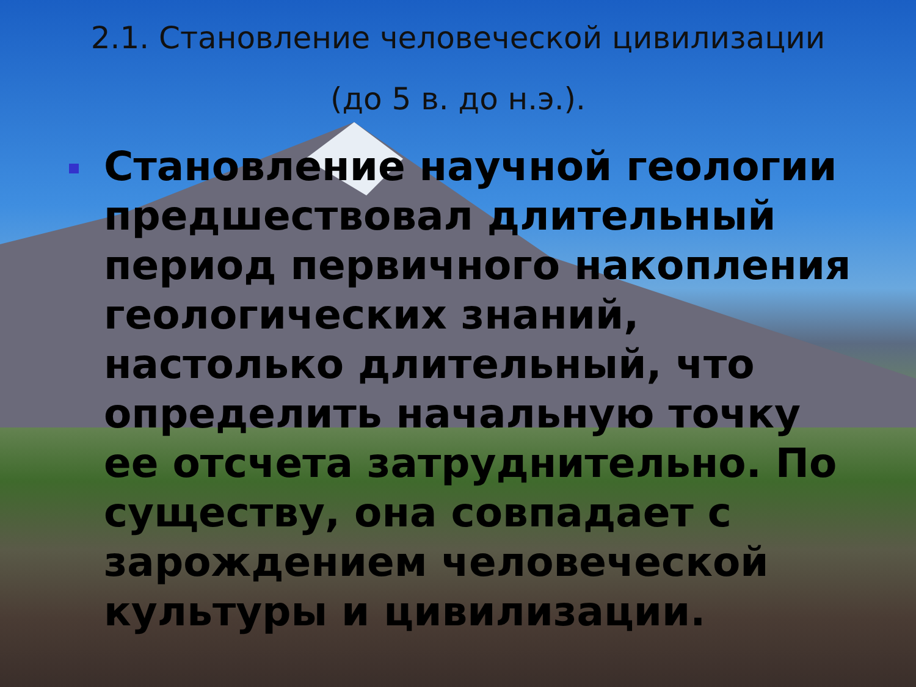2.1. Становление человеческой цивилизации
(до 5 в. до н.э.).
Становление научной геологии предшествовал длительный период первичного накопления геологических знаний, настолько длительный, что определить начальную точку ее отсчета затруднительно. По существу, она совпадает с зарождением человеческой культуры и цивилизации.